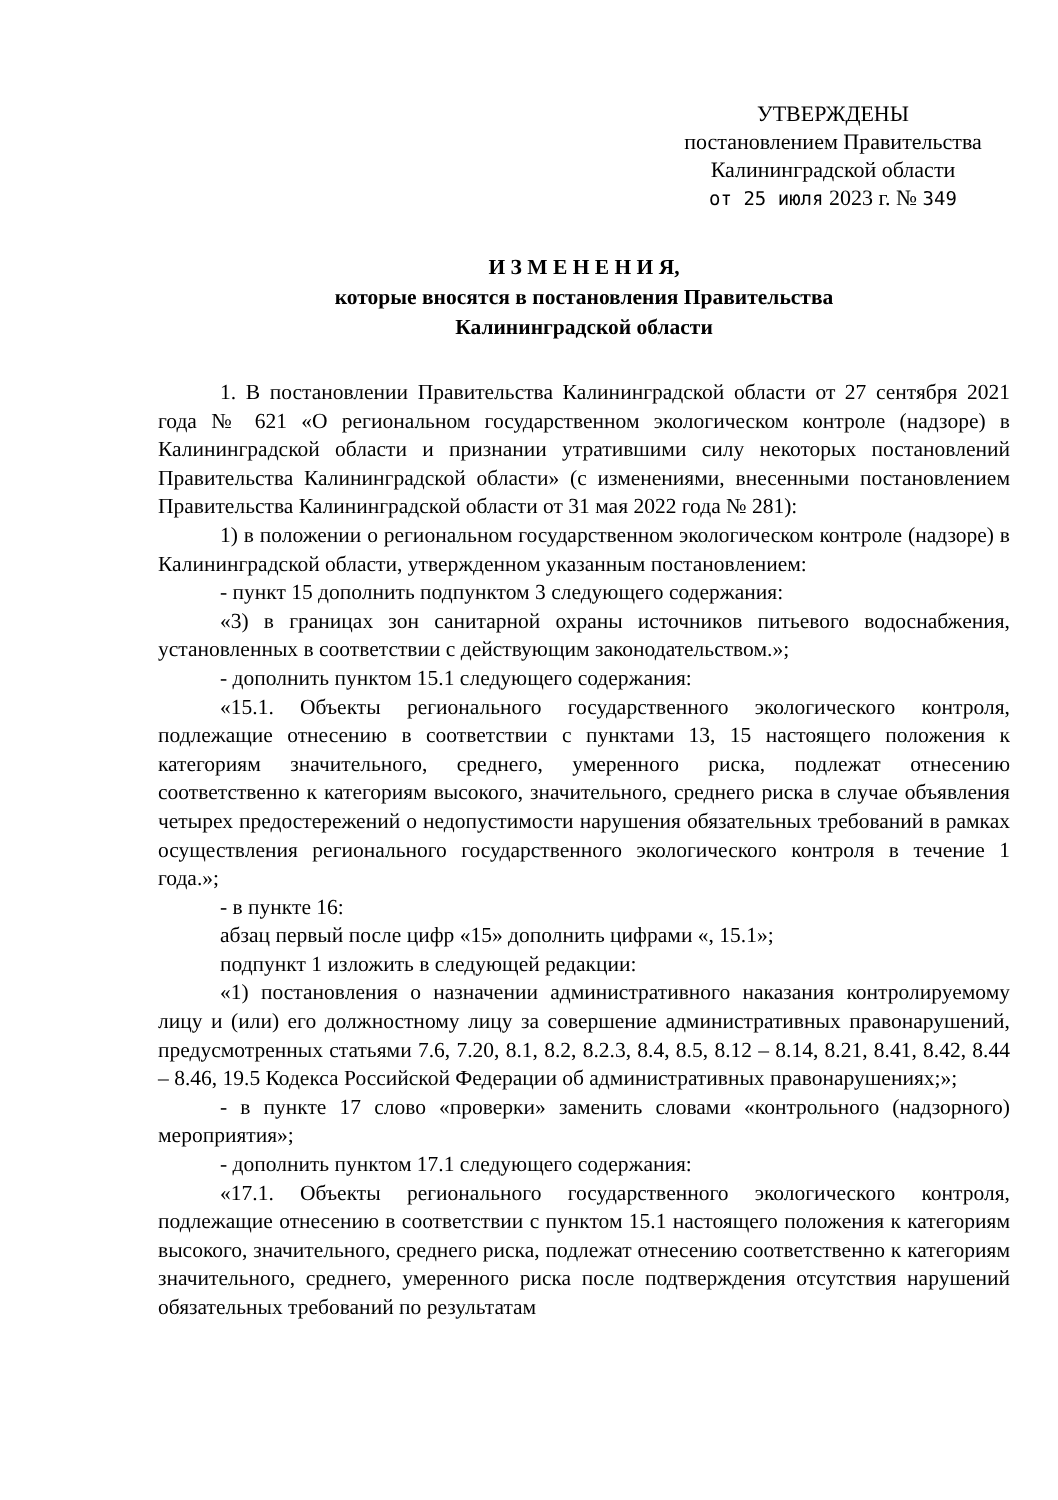УТВЕРЖДЕНЫ
постановлением Правительства
Калининградской области
от 25 июля 2023 г. № 349
И З М Е Н Е Н И Я,
которые вносятся в постановления Правительства
Калининградской области
1. В постановлении Правительства Калининградской области от 27 сентября 2021 года № 621 «О региональном государственном экологическом контроле (надзоре) в Калининградской области и признании утратившими силу некоторых постановлений Правительства Калининградской области» (с изменениями, внесенными постановлением Правительства Калининградской области от 31 мая 2022 года № 281):
1) в положении о региональном государственном экологическом контроле (надзоре) в Калининградской области, утвержденном указанным постановлением:
- пункт 15 дополнить подпунктом 3 следующего содержания:
«3) в границах зон санитарной охраны источников питьевого водоснабжения, установленных в соответствии с действующим законодательством.»;
- дополнить пунктом 15.1 следующего содержания:
«15.1. Объекты регионального государственного экологического контроля, подлежащие отнесению в соответствии с пунктами 13, 15 настоящего положения к категориям значительного, среднего, умеренного риска, подлежат отнесению соответственно к категориям высокого, значительного, среднего риска в случае объявления четырех предостережений о недопустимости нарушения обязательных требований в рамках осуществления регионального государственного экологического контроля в течение 1 года.»;
- в пункте 16:
абзац первый после цифр «15» дополнить цифрами «, 15.1»;
подпункт 1 изложить в следующей редакции:
«1) постановления о назначении административного наказания контролируемому лицу и (или) его должностному лицу за совершение административных правонарушений, предусмотренных статьями 7.6, 7.20, 8.1, 8.2, 8.2.3, 8.4, 8.5, 8.12 – 8.14, 8.21, 8.41, 8.42, 8.44 – 8.46, 19.5 Кодекса Российской Федерации об административных правонарушениях;»;
- в пункте 17 слово «проверки» заменить словами «контрольного (надзорного) мероприятия»;
- дополнить пунктом 17.1 следующего содержания:
«17.1. Объекты регионального государственного экологического контроля, подлежащие отнесению в соответствии с пунктом 15.1 настоящего положения к категориям высокого, значительного, среднего риска, подлежат отнесению соответственно к категориям значительного, среднего, умеренного риска после подтверждения отсутствия нарушений обязательных требований по результатам